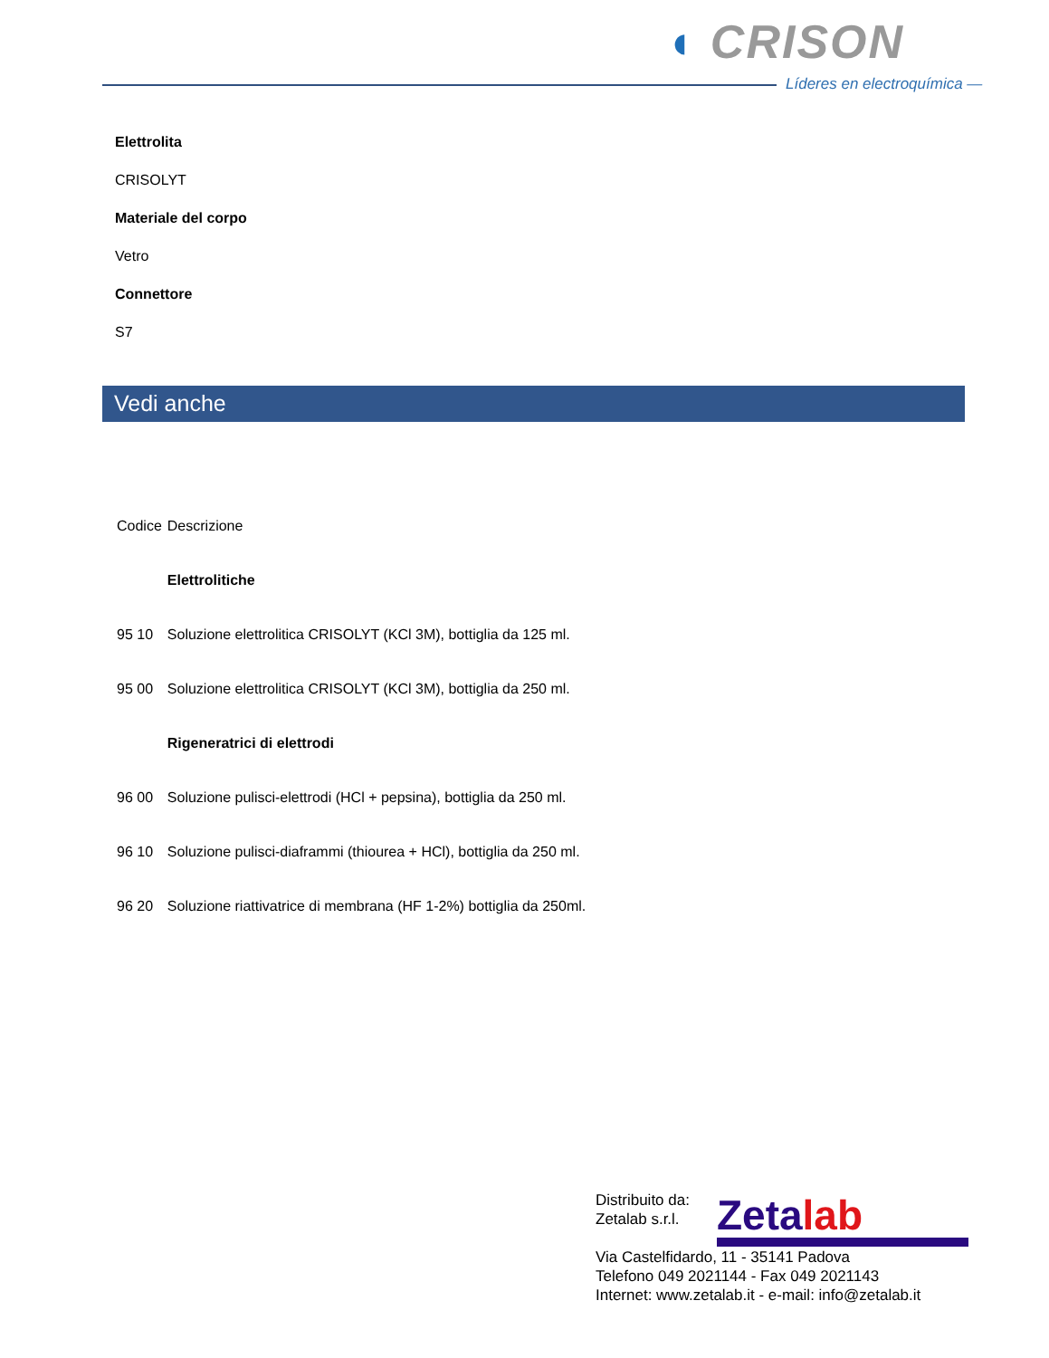◖ CRISON
Líderes en electroquímica —
Elettrolita
CRISOLYT
Materiale del corpo
Vetro
Connettore
S7
Vedi anche
| Codice | Descrizione |
| | Elettrolitiche |
| 95 10 | Soluzione elettrolitica CRISOLYT (KCl 3M), bottiglia da 125 ml. |
| 95 00 | Soluzione elettrolitica CRISOLYT (KCl 3M), bottiglia da 250 ml. |
| | Rigeneratrici di elettrodi |
| 96 00 | Soluzione pulisci-elettrodi (HCl + pepsina), bottiglia da 250 ml. |
| 96 10 | Soluzione pulisci-diaframmi (thiourea + HCl), bottiglia da 250 ml. |
| 96 20 | Soluzione riattivatrice di membrana (HF 1-2%) bottiglia da 250ml. |
Distribuito da:
Zetalab s.r.l.
Via Castelfidardo, 11 - 35141 Padova
Telefono 049 2021144 - Fax 049 2021143
Internet: www.zetalab.it - e-mail: info@zetalab.it
Zetalab